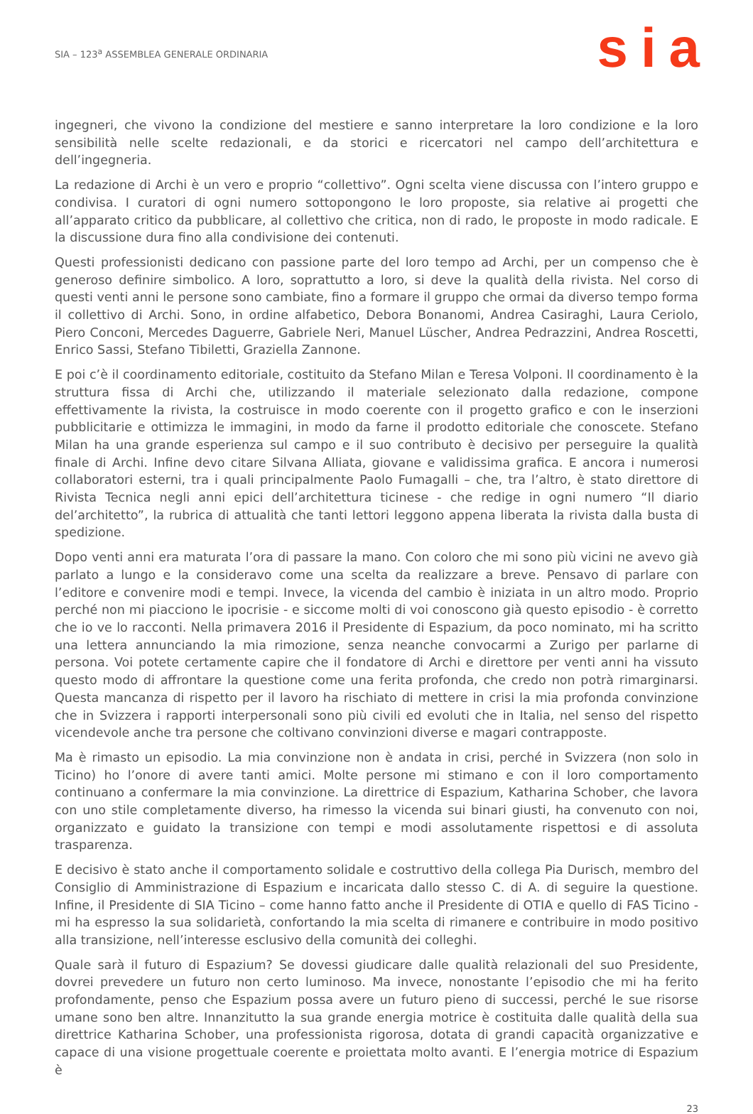SIA – 123<sup>a</sup> ASSEMBLEA GENERALE ORDINARIA
sia
ingegneri, che vivono la condizione del mestiere e sanno interpretare la loro condizione e la loro sensibilità nelle scelte redazionali, e da storici e ricercatori nel campo dell’architettura e dell’ingegneria.
La redazione di Archi è un vero e proprio “collettivo”. Ogni scelta viene discussa con l’intero gruppo e condivisa. I curatori di ogni numero sottopongono le loro proposte, sia relative ai progetti che all’apparato critico da pubblicare, al collettivo che critica, non di rado, le proposte in modo radicale. E la discussione dura fino alla condivisione dei contenuti.
Questi professionisti dedicano con passione parte del loro tempo ad Archi, per un compenso che è generoso definire simbolico. A loro, soprattutto a loro, si deve la qualità della rivista. Nel corso di questi venti anni le persone sono cambiate, fino a formare il gruppo che ormai da diverso tempo forma il collettivo di Archi. Sono, in ordine alfabetico, Debora Bonanomi, Andrea Casiraghi, Laura Ceriolo, Piero Conconi, Mercedes Daguerre, Gabriele Neri, Manuel Lüscher, Andrea Pedrazzini, Andrea Roscetti, Enrico Sassi, Stefano Tibiletti, Graziella Zannone.
E poi c’è il coordinamento editoriale, costituito da Stefano Milan e Teresa Volponi. Il coordinamento è la struttura fissa di Archi che, utilizzando il materiale selezionato dalla redazione, compone effettivamente la rivista, la costruisce in modo coerente con il progetto grafico e con le inserzioni pubblicitarie e ottimizza le immagini, in modo da farne il prodotto editoriale che conoscete. Stefano Milan ha una grande esperienza sul campo e il suo contributo è decisivo per perseguire la qualità finale di Archi. Infine devo citare Silvana Alliata, giovane e validissima grafica. E ancora i numerosi collaboratori esterni, tra i quali principalmente Paolo Fumagalli – che, tra l’altro, è stato direttore di Rivista Tecnica negli anni epici dell’architettura ticinese - che redige in ogni numero “Il diario del’architetto”, la rubrica di attualità che tanti lettori leggono appena liberata la rivista dalla busta di spedizione.
Dopo venti anni era maturata l’ora di passare la mano. Con coloro che mi sono più vicini ne avevo già parlato a lungo e la consideravo come una scelta da realizzare a breve. Pensavo di parlare con l’editore e convenire modi e tempi. Invece, la vicenda del cambio è iniziata in un altro modo. Proprio perché non mi piacciono le ipocrisie - e siccome molti di voi conoscono già questo episodio - è corretto che io ve lo racconti. Nella primavera 2016 il Presidente di Espazium, da poco nominato, mi ha scritto una lettera annunciando la mia rimozione, senza neanche convocarmi a Zurigo per parlarne di persona. Voi potete certamente capire che il fondatore di Archi e direttore per venti anni ha vissuto questo modo di affrontare la questione come una ferita profonda, che credo non potrà rimarginarsi. Questa mancanza di rispetto per il lavoro ha rischiato di mettere in crisi la mia profonda convinzione che in Svizzera i rapporti interpersonali sono più civili ed evoluti che in Italia, nel senso del rispetto vicendevole anche tra persone che coltivano convinzioni diverse e magari contrapposte.
Ma è rimasto un episodio. La mia convinzione non è andata in crisi, perché in Svizzera (non solo in Ticino) ho l’onore di avere tanti amici. Molte persone mi stimano e con il loro comportamento continuano a confermare la mia convinzione. La direttrice di Espazium, Katharina Schober, che lavora con uno stile completamente diverso, ha rimesso la vicenda sui binari giusti, ha convenuto con noi, organizzato e guidato la transizione con tempi e modi assolutamente rispettosi e di assoluta trasparenza.
E decisivo è stato anche il comportamento solidale e costruttivo della collega Pia Durisch, membro del Consiglio di Amministrazione di Espazium e incaricata dallo stesso C. di A. di seguire la questione. Infine, il Presidente di SIA Ticino – come hanno fatto anche il Presidente di OTIA e quello di FAS Ticino - mi ha espresso la sua solidarietà, confortando la mia scelta di rimanere e contribuire in modo positivo alla transizione, nell’interesse esclusivo della comunità dei colleghi.
Quale sarà il futuro di Espazium? Se dovessi giudicare dalle qualità relazionali del suo Presidente, dovrei prevedere un futuro non certo luminoso. Ma invece, nonostante l’episodio che mi ha ferito profondamente, penso che Espazium possa avere un futuro pieno di successi, perché le sue risorse umane sono ben altre. Innanzitutto la sua grande energia motrice è costituita dalle qualità della sua direttrice Katharina Schober, una professionista rigorosa, dotata di grandi capacità organizzative e capace di una visione progettuale coerente e proiettata molto avanti. E l’energia motrice di Espazium è
23